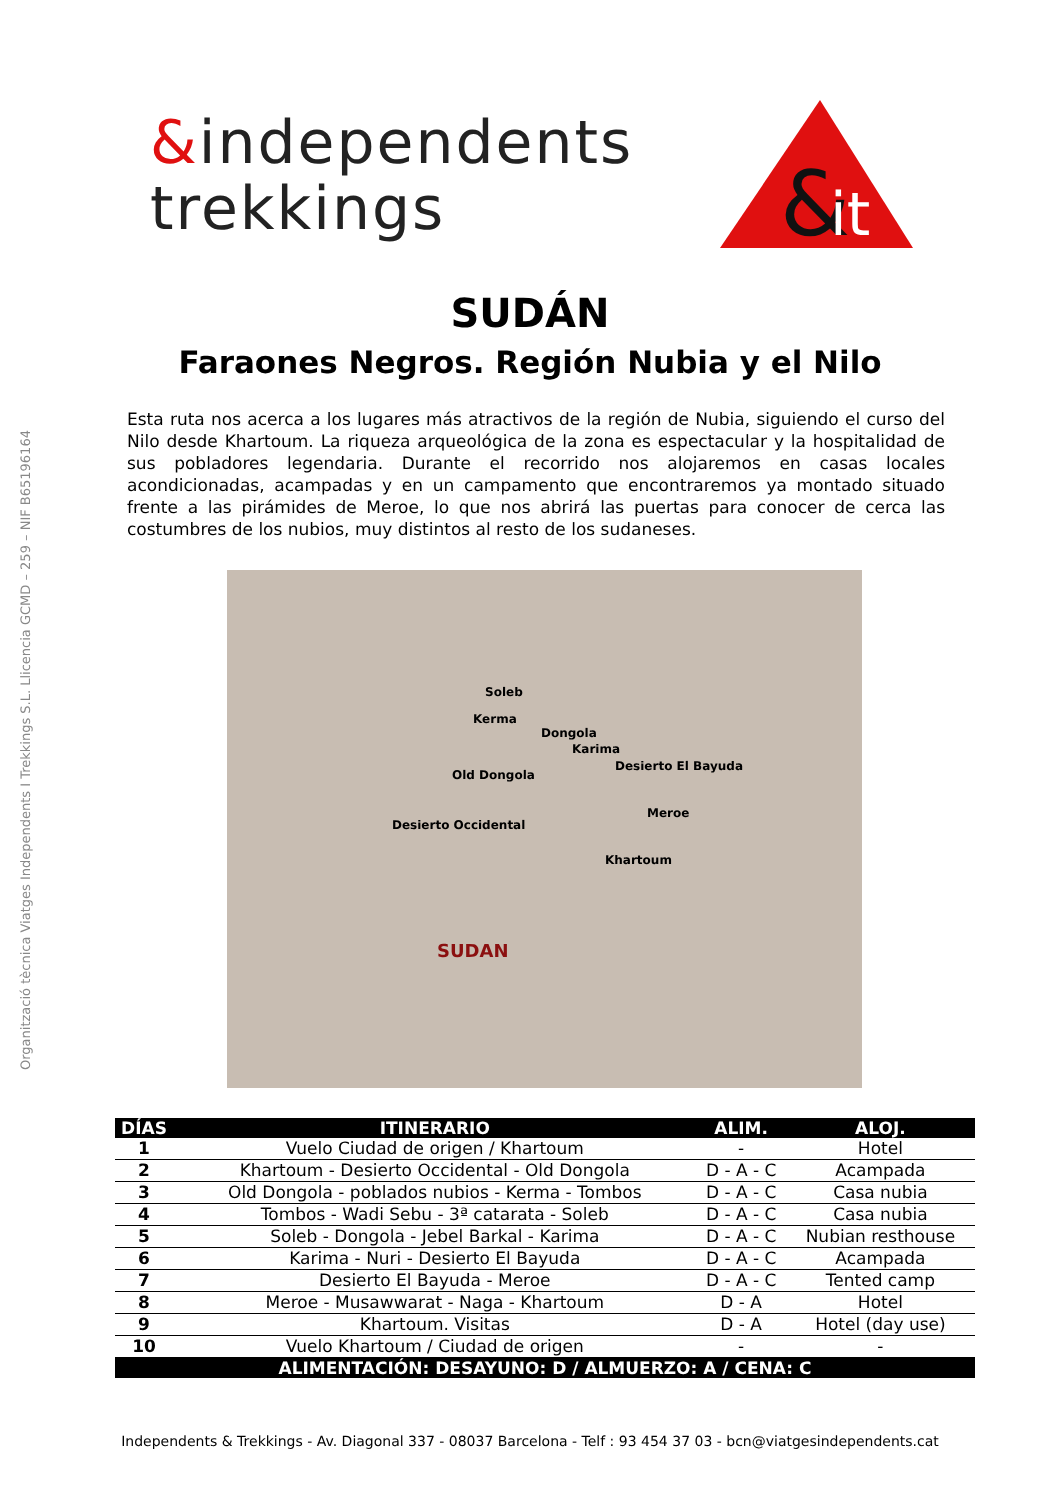Organització tècnica Viatges Independents I Trekkings S.L. Llicencia GCMD – 259 – NIF B65196164
&independents
trekkings
&
it
SUDÁN
Faraones Negros. Región Nubia y el Nilo
Esta ruta nos acerca a los lugares más atractivos de la región de Nubia, siguiendo el curso del Nilo desde Khartoum. La riqueza arqueológica de la zona es espectacular y la hospitalidad de sus pobladores legendaria. Durante el recorrido nos alojaremos en casas locales acondicionadas, acampadas y en un campamento que encontraremos ya montado situado frente a las pirámides de Meroe, lo que nos abrirá las puertas para conocer de cerca las costumbres de los nubios, muy distintos al resto de los sudaneses.
Soleb
Kerma
Dongola
Karima
Desierto El Bayuda
Old Dongola
Meroe
Desierto Occidental
Khartoum
SUDAN
| DÍAS | ITINERARIO | ALIM. | ALOJ. |
| --- | --- | --- | --- |
| 1 | Vuelo Ciudad de origen / Khartoum | - | Hotel |
| 2 | Khartoum - Desierto Occidental - Old Dongola | D - A - C | Acampada |
| 3 | Old Dongola - poblados nubios - Kerma - Tombos | D - A - C | Casa nubia |
| 4 | Tombos - Wadi Sebu - 3ª catarata - Soleb | D - A - C | Casa nubia |
| 5 | Soleb - Dongola - Jebel Barkal - Karima | D - A - C | Nubian resthouse |
| 6 | Karima - Nuri - Desierto El Bayuda | D - A - C | Acampada |
| 7 | Desierto El Bayuda - Meroe | D - A - C | Tented camp |
| 8 | Meroe - Musawwarat - Naga - Khartoum | D - A | Hotel |
| 9 | Khartoum. Visitas | D - A | Hotel (day use) |
| 10 | Vuelo Khartoum / Ciudad de origen | - | - |
| ALIMENTACIÓN: DESAYUNO: D / ALMUERZO: A / CENA: C | | | |
Independents & Trekkings - Av. Diagonal 337 - 08037 Barcelona - Telf : 93 454 37 03 - bcn@viatgesindependents.cat